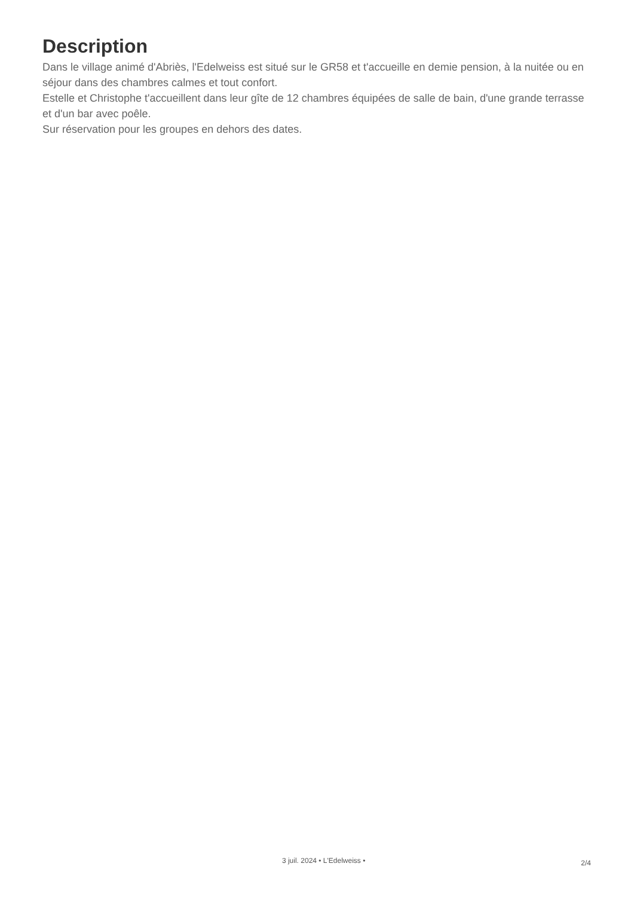Description
Dans le village animé d'Abriès, l'Edelweiss est situé sur le GR58 et t'accueille en demie pension, à la nuitée ou en séjour dans des chambres calmes et tout confort.
Estelle et Christophe t'accueillent dans leur gîte de 12 chambres équipées de salle de bain, d'une grande terrasse et d'un bar avec poêle.
Sur réservation pour les groupes en dehors des dates.
3 juil. 2024 • L'Edelweiss •
2/4